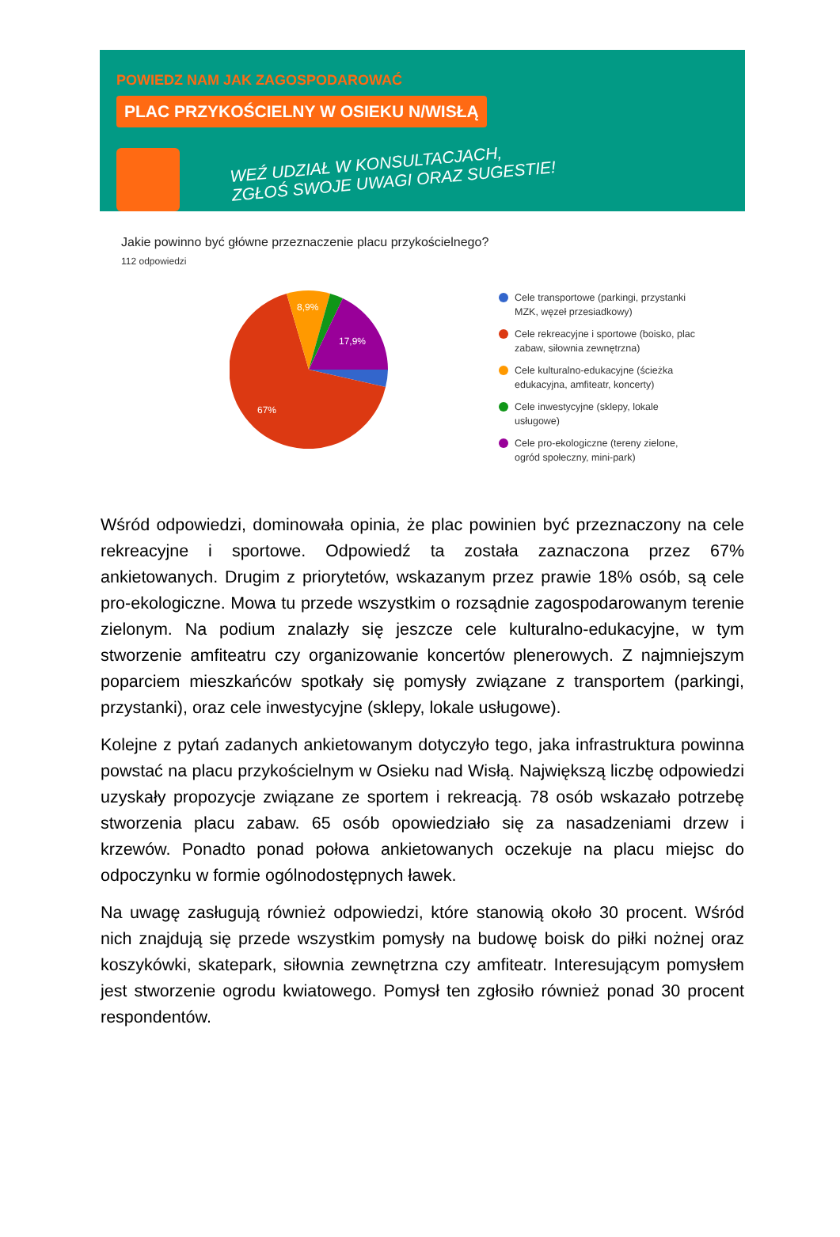POWIEDZ NAM JAK ZAGOSPODAROWAĆ
PLAC PRZYKOŚCIELNY W OSIEKU N/WISŁĄ
WEŹ UDZIAŁ W KONSULTACJACH,
ZGŁOŚ SWOJE UWAGI ORAZ SUGESTIE!
Jakie powinno być główne przeznaczenie placu przykościelnego?
112 odpowiedzi
8,9%
17,9%
67%
Cele transportowe (parkingi, przystanki MZK, węzeł przesiadkowy)
Cele rekreacyjne i sportowe (boisko, plac zabaw, siłownia zewnętrzna)
Cele kulturalno-edukacyjne (ścieżka edukacyjna, amfiteatr, koncerty)
Cele inwestycyjne (sklepy, lokale usługowe)
Cele pro-ekologiczne (tereny zielone, ogród społeczny, mini-park)
Wśród odpowiedzi, dominowała opinia, że plac powinien być przeznaczony na cele rekreacyjne i sportowe. Odpowiedź ta została zaznaczona przez 67% ankietowanych. Drugim z priorytetów, wskazanym przez prawie 18% osób, są cele pro-ekologiczne. Mowa tu przede wszystkim o rozsądnie zagospodarowanym terenie zielonym. Na podium znalazły się jeszcze cele kulturalno-edukacyjne, w tym stworzenie amfiteatru czy organizowanie koncertów plenerowych. Z najmniejszym poparciem mieszkańców spotkały się pomysły związane z transportem (parkingi, przystanki), oraz cele inwestycyjne (sklepy, lokale usługowe).
Kolejne z pytań zadanych ankietowanym dotyczyło tego, jaka infrastruktura powinna powstać na placu przykościelnym w Osieku nad Wisłą. Największą liczbę odpowiedzi uzyskały propozycje związane ze sportem i rekreacją. 78 osób wskazało potrzebę stworzenia placu zabaw. 65 osób opowiedziało się za nasadzeniami drzew i krzewów. Ponadto ponad połowa ankietowanych oczekuje na placu miejsc do odpoczynku w formie ogólnodostępnych ławek.
Na uwagę zasługują również odpowiedzi, które stanowią około 30 procent. Wśród nich znajdują się przede wszystkim pomysły na budowę boisk do piłki nożnej oraz koszykówki, skatepark, siłownia zewnętrzna czy amfiteatr. Interesującym pomysłem jest stworzenie ogrodu kwiatowego. Pomysł ten zgłosiło również ponad 30 procent respondentów.